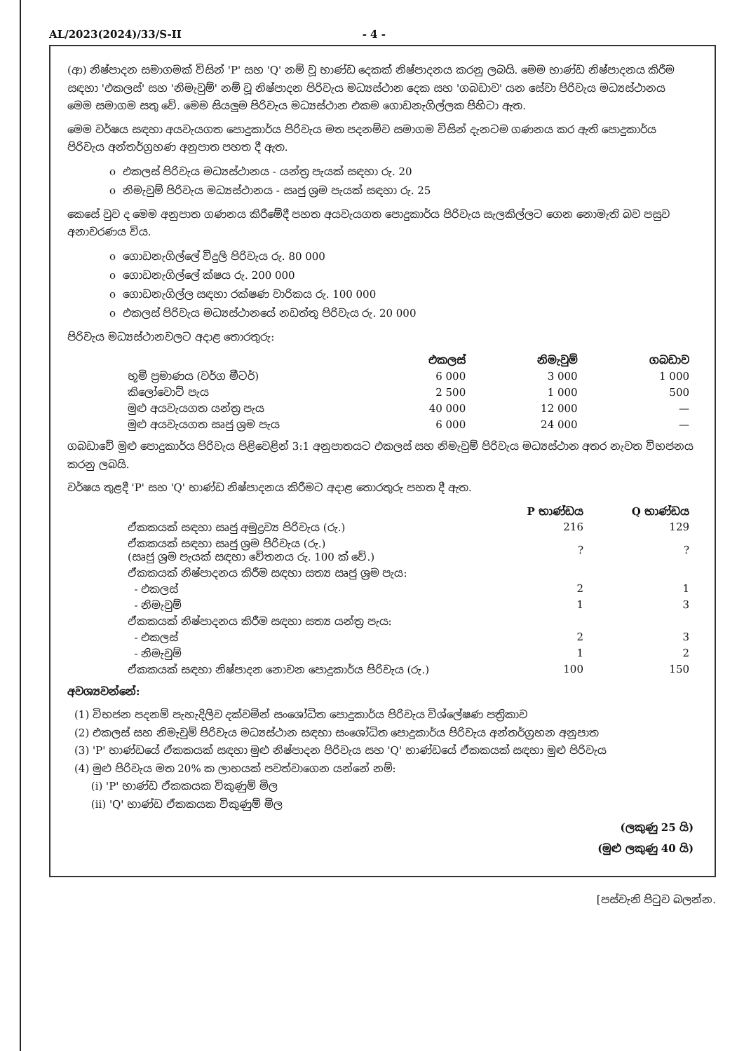AL/2023(2024)/33/S-II - 4 -
(ආ) නිෂ්පාදන සමාගමක් විසින් 'P' සහ 'Q' නම් වූ භාණ්ඩ දෙකක් නිෂ්පාදනය කරනු ලබයි. මෙම භාණ්ඩ නිෂ්පාදනය කිරීම සඳහා 'එකලස්' සහ 'නිමැවුම්' නම් වූ නිෂ්පාදන පිරිවැය මධ්‍යස්ථාන දෙක සහ 'ගබඩාව' යන සේවා පිරිවැය මධ්‍යස්ථානය මෙම සමාගම සතු වේ. මෙම සියලුම පිරිවැය මධ්‍යස්ථාන එකම ගොඩනැගිල්ලක පිහිටා ඇත.
මෙම වර්ෂය සඳහා අයවැයගත පොදුකාර්ය පිරිවැය මත පදනම්ව සමාගම විසින් දැනටම ගණනය කර ඇති පොදුකාර්ය පිරිවැය අන්තර්ග්‍රහණ අනුපාත පහත දී ඇත.
o එකලස් පිරිවැය මධ්‍යස්ථානය - යන්ත්‍ර පැයක් සඳහා රු. 20
o නිමැවුම් පිරිවැය මධ්‍යස්ථානය - සෘජු ශ්‍රම පැයක් සඳහා රු. 25
කෙසේ වුව ද මෙම අනුපාත ගණනය කිරීමේදී පහත අයවැයගත පොදුකාර්ය පිරිවැය සැලකිල්ලට ගෙන නොමැති බව පසුව අනාවරණය විය.
o ගොඩනැගිල්ලේ විදුලි පිරිවැය රු. 80 000
o ගොඩනැගිල්ලේ ක්ෂය රු. 200 000
o ගොඩනැගිල්ල සඳහා රක්ෂණ වාරිකය රු. 100 000
o එකලස් පිරිවැය මධ්‍යස්ථානයේ නඩත්තු පිරිවැය රු. 20 000
පිරිවැය මධ්‍යස්ථානවලට අදාළ තොරතුරු:
| | එකලස් | නිමැවුම් | ගබඩාව |
| භූමි ප්‍රමාණය (වර්ග මීටර්) | 6 000 | 3 000 | 1 000 |
| කිලෝවොට් පැය | 2 500 | 1 000 | 500 |
| මුළු අයවැයගත යන්ත්‍ර පැය | 40 000 | 12 000 | — |
| මුළු අයවැයගත සෘජු ශ්‍රම පැය | 6 000 | 24 000 | — |
ගබඩාවේ මුළු පොදුකාර්ය පිරිවැය පිළිවෙළින් 3:1 අනුපාතයට එකලස් සහ නිමැවුම් පිරිවැය මධ්‍යස්ථාන අතර නැවත විභජනය කරනු ලබයි.
වර්ෂය තුළදී 'P' සහ 'Q' භාණ්ඩ නිෂ්පාදනය කිරීමට අදාළ තොරතුරු පහත දී ඇත.
| | P භාණ්ඩය | Q භාණ්ඩය |
| ඒකකයක් සඳහා සෘජු අමුද්‍රව්‍ය පිරිවැය (රු.) | 216 | 129 |
| ඒකකයක් සඳහා සෘජු ශ්‍රම පිරිවැය (රු.) (සෘජු ශ්‍රම පැයක් සඳහා වේතනය රු. 100 ක් වේ.) | ? | ? |
| ඒකකයක් නිෂ්පාදනය කිරීම සඳහා සත්‍ය සෘජු ශ්‍රම පැය: | | |
| - එකලස් | 2 | 1 |
| - නිමැවුම් | 1 | 3 |
| ඒකකයක් නිෂ්පාදනය කිරීම සඳහා සත්‍ය යන්ත්‍ර පැය: | | |
| - එකලස් | 2 | 3 |
| - නිමැවුම් | 1 | 2 |
| ඒකකයක් සඳහා නිෂ්පාදන නොවන පොදුකාර්ය පිරිවැය (රු.) | 100 | 150 |
අවශ්‍යවන්නේ:
(1) විභජන පදනම් පැහැදිලිව දක්වමින් සංශෝධිත පොදුකාර්ය පිරිවැය විශ්ලේෂණ පත්‍රිකාව
(2) එකලස් සහ නිමැවුම් පිරිවැය මධ්‍යස්ථාන සඳහා සංශෝධිත පොදුකාර්ය පිරිවැය අන්තර්ග්‍රහන අනුපාත
(3) 'P' භාණ්ඩයේ ඒකකයක් සඳහා මුළු නිෂ්පාදන පිරිවැය සහ 'Q' භාණ්ඩයේ ඒකකයක් සඳහා මුළු පිරිවැය
(4) මුළු පිරිවැය මත 20% ක ලාභයක් පවත්වාගෙන යන්නේ නම්:
(i) 'P' භාණ්ඩ ඒකකයක විකුණුම් මිල
(ii) 'Q' භාණ්ඩ ඒකකයක විකුණුම් මිල
(ලකුණු 25 යි)
(මුළු ලකුණු 40 යි)
[පස්වැනි පිටුව බලන්න.